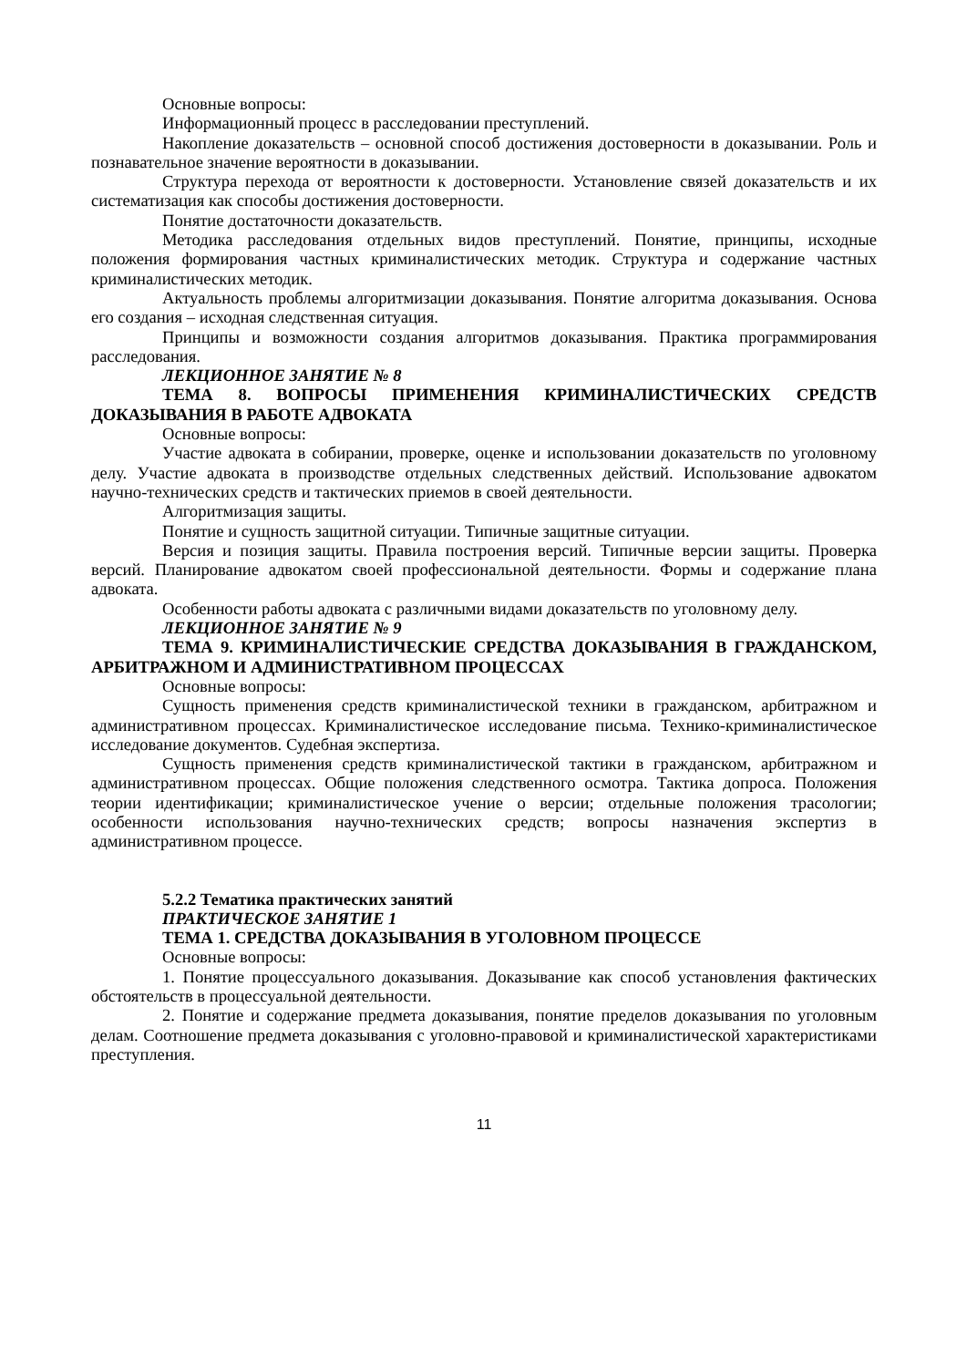Основные вопросы:
Информационный процесс в расследовании преступлений.
Накопление доказательств – основной способ достижения достоверности в доказывании. Роль и познавательное значение вероятности в доказывании.
Структура перехода от вероятности к достоверности. Установление связей доказательств и их систематизация как способы достижения достоверности.
Понятие достаточности доказательств.
Методика расследования отдельных видов преступлений. Понятие, принципы, исходные положения формирования частных криминалистических методик. Структура и содержание частных криминалистических методик.
Актуальность проблемы алгоритмизации доказывания. Понятие алгоритма доказывания. Основа его создания – исходная следственная ситуация.
Принципы и возможности создания алгоритмов доказывания. Практика программирования расследования.
ЛЕКЦИОННОЕ ЗАНЯТИЕ № 8
ТЕМА 8. ВОПРОСЫ ПРИМЕНЕНИЯ КРИМИНАЛИСТИЧЕСКИХ СРЕДСТВ ДОКАЗЫВАНИЯ В РАБОТЕ АДВОКАТА
Основные вопросы:
Участие адвоката в собирании, проверке, оценке и использовании доказательств по уголовному делу. Участие адвоката в производстве отдельных следственных действий. Использование адвокатом научно-технических средств и тактических приемов в своей деятельности.
Алгоритмизация защиты.
Понятие и сущность защитной ситуации. Типичные защитные ситуации.
Версия и позиция защиты. Правила построения версий. Типичные версии защиты. Проверка версий. Планирование адвокатом своей профессиональной деятельности. Формы и содержание плана адвоката.
Особенности работы адвоката с различными видами доказательств по уголовному делу.
ЛЕКЦИОННОЕ ЗАНЯТИЕ № 9
ТЕМА 9. КРИМИНАЛИСТИЧЕСКИЕ СРЕДСТВА ДОКАЗЫВАНИЯ В ГРАЖДАНСКОМ, АРБИТРАЖНОМ И АДМИНИСТРАТИВНОМ ПРОЦЕССАХ
Основные вопросы:
Сущность применения средств криминалистической техники в гражданском, арбитражном и административном процессах. Криминалистическое исследование письма. Технико-криминалистическое исследование документов. Судебная экспертиза.
Сущность применения средств криминалистической тактики в гражданском, арбитражном и административном процессах. Общие положения следственного осмотра. Тактика допроса. Положения теории идентификации; криминалистическое учение о версии; отдельные положения трасологии; особенности использования научно-технических средств; вопросы назначения экспертиз в административном процессе.
5.2.2 Тематика практических занятий
ПРАКТИЧЕСКОЕ ЗАНЯТИЕ 1
ТЕМА 1. СРЕДСТВА ДОКАЗЫВАНИЯ В УГОЛОВНОМ ПРОЦЕССЕ
Основные вопросы:
1. Понятие процессуального доказывания. Доказывание как способ установления фактических обстоятельств в процессуальной деятельности.
2. Понятие и содержание предмета доказывания, понятие пределов доказывания по уголовным делам. Соотношение предмета доказывания с уголовно-правовой и криминалистической характеристиками преступления.
11